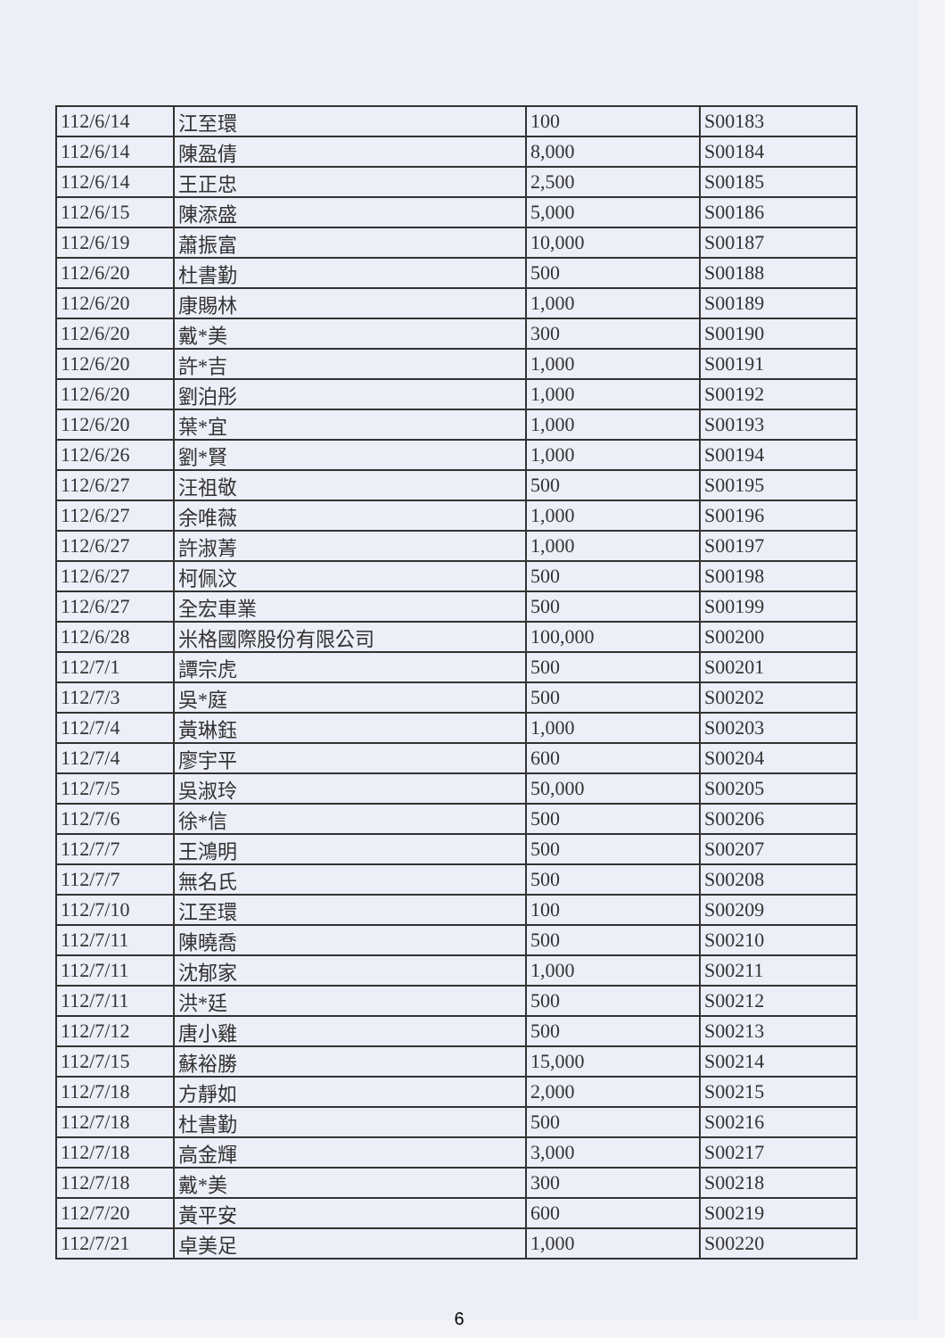| 112/6/14 | 江至環 | 100 | S00183 |
| 112/6/14 | 陳盈倩 | 8,000 | S00184 |
| 112/6/14 | 王正忠 | 2,500 | S00185 |
| 112/6/15 | 陳添盛 | 5,000 | S00186 |
| 112/6/19 | 蕭振富 | 10,000 | S00187 |
| 112/6/20 | 杜書勤 | 500 | S00188 |
| 112/6/20 | 康賜林 | 1,000 | S00189 |
| 112/6/20 | 戴*美 | 300 | S00190 |
| 112/6/20 | 許*吉 | 1,000 | S00191 |
| 112/6/20 | 劉泊彤 | 1,000 | S00192 |
| 112/6/20 | 葉*宜 | 1,000 | S00193 |
| 112/6/26 | 劉*賢 | 1,000 | S00194 |
| 112/6/27 | 汪祖敬 | 500 | S00195 |
| 112/6/27 | 余唯薇 | 1,000 | S00196 |
| 112/6/27 | 許淑菁 | 1,000 | S00197 |
| 112/6/27 | 柯佩汶 | 500 | S00198 |
| 112/6/27 | 全宏車業 | 500 | S00199 |
| 112/6/28 | 米格國際股份有限公司 | 100,000 | S00200 |
| 112/7/1 | 譚宗虎 | 500 | S00201 |
| 112/7/3 | 吳*庭 | 500 | S00202 |
| 112/7/4 | 黃琳鈺 | 1,000 | S00203 |
| 112/7/4 | 廖宇平 | 600 | S00204 |
| 112/7/5 | 吳淑玲 | 50,000 | S00205 |
| 112/7/6 | 徐*信 | 500 | S00206 |
| 112/7/7 | 王鴻明 | 500 | S00207 |
| 112/7/7 | 無名氏 | 500 | S00208 |
| 112/7/10 | 江至環 | 100 | S00209 |
| 112/7/11 | 陳曉喬 | 500 | S00210 |
| 112/7/11 | 沈郁家 | 1,000 | S00211 |
| 112/7/11 | 洪*廷 | 500 | S00212 |
| 112/7/12 | 唐小雞 | 500 | S00213 |
| 112/7/15 | 蘇裕勝 | 15,000 | S00214 |
| 112/7/18 | 方靜如 | 2,000 | S00215 |
| 112/7/18 | 杜書勤 | 500 | S00216 |
| 112/7/18 | 高金輝 | 3,000 | S00217 |
| 112/7/18 | 戴*美 | 300 | S00218 |
| 112/7/20 | 黃平安 | 600 | S00219 |
| 112/7/21 | 卓美足 | 1,000 | S00220 |
6